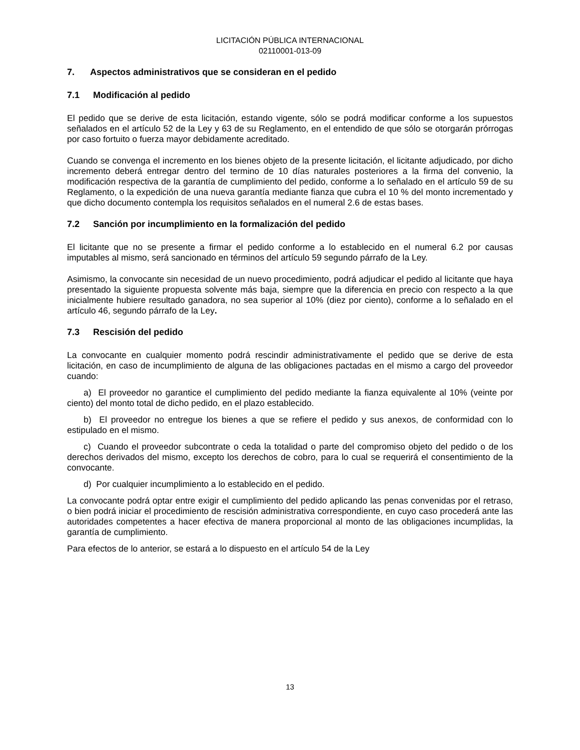LICITACIÓN PÚBLICA INTERNACIONAL
02110001-013-09
7. Aspectos administrativos que se consideran en el pedido
7.1 Modificación al pedido
El pedido que se derive de esta licitación, estando vigente, sólo se podrá modificar conforme a los supuestos señalados en el artículo 52 de la Ley y 63 de su Reglamento, en el entendido de que sólo se otorgarán prórrogas por caso fortuito o fuerza mayor debidamente acreditado.
Cuando se convenga el incremento en los bienes objeto de la presente licitación, el licitante adjudicado, por dicho incremento deberá entregar dentro del termino de 10 días naturales posteriores a la firma del convenio, la modificación respectiva de la garantía de cumplimiento del pedido, conforme a lo señalado en el artículo 59 de su Reglamento, o la expedición de una nueva garantía mediante fianza que cubra el 10 % del monto incrementado y que dicho documento contempla los requisitos señalados en el numeral 2.6 de estas bases.
7.2 Sanción por incumplimiento en la formalización del pedido
El licitante que no se presente a firmar el pedido conforme a lo establecido en el numeral 6.2 por causas imputables al mismo, será sancionado en términos del artículo 59 segundo párrafo de la Ley.
Asimismo, la convocante sin necesidad de un nuevo procedimiento, podrá adjudicar el pedido al licitante que haya presentado la siguiente propuesta solvente más baja, siempre que la diferencia en precio con respecto a la que inicialmente hubiere resultado ganadora, no sea superior al 10% (diez por ciento), conforme a lo señalado en el artículo 46, segundo párrafo de la Ley.
7.3 Rescisión del pedido
La convocante en cualquier momento podrá rescindir administrativamente el pedido que se derive de esta licitación, en caso de incumplimiento de alguna de las obligaciones pactadas en el mismo a cargo del proveedor cuando:
a) El proveedor no garantice el cumplimiento del pedido mediante la fianza equivalente al 10% (veinte por ciento) del monto total de dicho pedido, en el plazo establecido.
b) El proveedor no entregue los bienes a que se refiere el pedido y sus anexos, de conformidad con lo estipulado en el mismo.
c) Cuando el proveedor subcontrate o ceda la totalidad o parte del compromiso objeto del pedido o de los derechos derivados del mismo, excepto los derechos de cobro, para lo cual se requerirá el consentimiento de la convocante.
d) Por cualquier incumplimiento a lo establecido en el pedido.
La convocante podrá optar entre exigir el cumplimiento del pedido aplicando las penas convenidas por el retraso, o bien podrá iniciar el procedimiento de rescisión administrativa correspondiente, en cuyo caso procederá ante las autoridades competentes a hacer efectiva de manera proporcional al monto de las obligaciones incumplidas, la garantía de cumplimiento.
Para efectos de lo anterior, se estará a lo dispuesto en el artículo 54 de la Ley
13